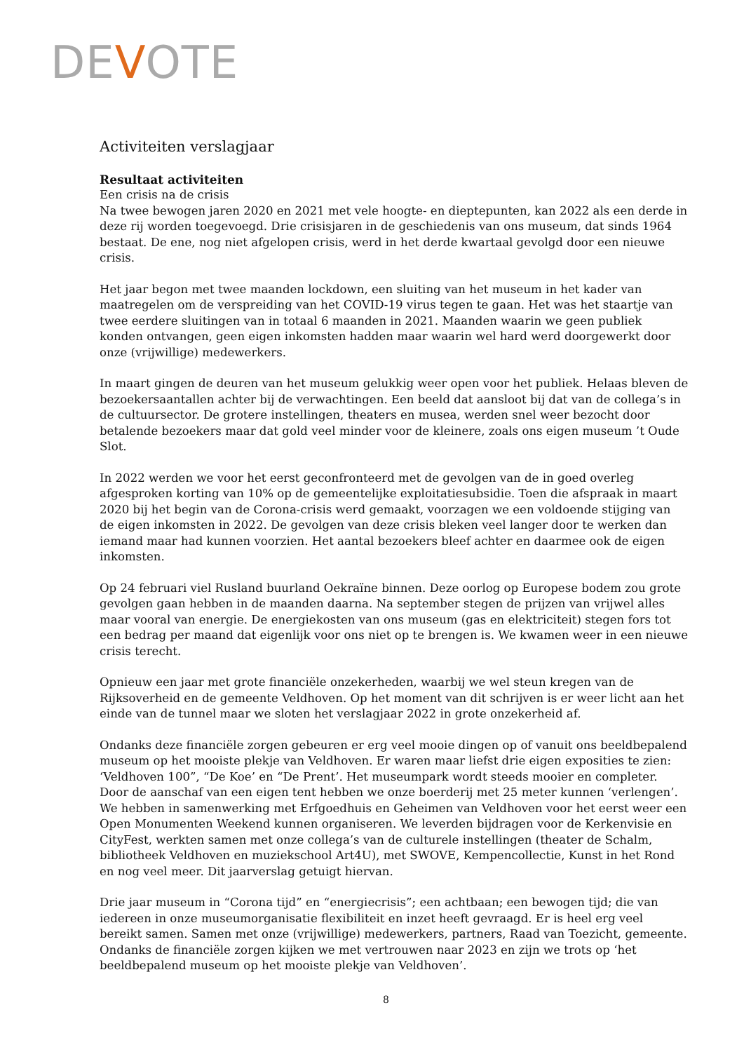DEVOTE
Activiteiten verslagjaar
Resultaat activiteiten
Een crisis na de crisis
Na twee bewogen jaren 2020 en 2021 met vele hoogte- en dieptepunten, kan 2022 als een derde in deze rij worden toegevoegd. Drie crisisjaren in de geschiedenis van ons museum, dat sinds 1964 bestaat. De ene, nog niet afgelopen crisis, werd in het derde kwartaal gevolgd door een nieuwe crisis.
Het jaar begon met twee maanden lockdown, een sluiting van het museum in het kader van maatregelen om de verspreiding van het COVID-19 virus tegen te gaan. Het was het staartje van twee eerdere sluitingen van in totaal 6 maanden in 2021. Maanden waarin we geen publiek konden ontvangen, geen eigen inkomsten hadden maar waarin wel hard werd doorgewerkt door onze (vrijwillige) medewerkers.
In maart gingen de deuren van het museum gelukkig weer open voor het publiek. Helaas bleven de bezoekersaantallen achter bij de verwachtingen. Een beeld dat aansloot bij dat van de collega’s in de cultuursector. De grotere instellingen, theaters en musea, werden snel weer bezocht door betalende bezoekers maar dat gold veel minder voor de kleinere, zoals ons eigen museum ’t Oude Slot.
In 2022 werden we voor het eerst geconfronteerd met de gevolgen van de in goed overleg afgesproken korting van 10% op de gemeentelijke exploitatiesubsidie. Toen die afspraak in maart 2020 bij het begin van de Corona-crisis werd gemaakt, voorzagen we een voldoende stijging van de eigen inkomsten in 2022. De gevolgen van deze crisis bleken veel langer door te werken dan iemand maar had kunnen voorzien. Het aantal bezoekers bleef achter en daarmee ook de eigen inkomsten.
Op 24 februari viel Rusland buurland Oekraïne binnen. Deze oorlog op Europese bodem zou grote gevolgen gaan hebben in de maanden daarna. Na september stegen de prijzen van vrijwel alles maar vooral van energie. De energiekosten van ons museum (gas en elektriciteit) stegen fors tot een bedrag per maand dat eigenlijk voor ons niet op te brengen is. We kwamen weer in een nieuwe crisis terecht.
Opnieuw een jaar met grote financiële onzekerheden, waarbij we wel steun kregen van de Rijksoverheid en de gemeente Veldhoven. Op het moment van dit schrijven is er weer licht aan het einde van de tunnel maar we sloten het verslagjaar 2022 in grote onzekerheid af.
Ondanks deze financiële zorgen gebeuren er erg veel mooie dingen op of vanuit ons beeldbepalend museum op het mooiste plekje van Veldhoven. Er waren maar liefst drie eigen exposities te zien: ‘Veldhoven 100”, “De Koe’ en “De Prent’. Het museumpark wordt steeds mooier en completer. Door de aanschaf van een eigen tent hebben we onze boerderij met 25 meter kunnen ‘verlengen’. We hebben in samenwerking met Erfgoedhuis en Geheimen van Veldhoven voor het eerst weer een Open Monumenten Weekend kunnen organiseren. We leverden bijdragen voor de Kerkenvisie en CityFest, werkten samen met onze collega’s van de culturele instellingen (theater de Schalm, bibliotheek Veldhoven en muziekschool Art4U), met SWOVE, Kempencollectie, Kunst in het Rond en nog veel meer. Dit jaarverslag getuigt hiervan.
Drie jaar museum in “Corona tijd” en “energiecrisis”; een achtbaan; een bewogen tijd; die van iedereen in onze museumorganisatie flexibiliteit en inzet heeft gevraagd. Er is heel erg veel bereikt samen. Samen met onze (vrijwillige) medewerkers, partners, Raad van Toezicht, gemeente. Ondanks de financiële zorgen kijken we met vertrouwen naar 2023 en zijn we trots op ‘het beeldbepalend museum op het mooiste plekje van Veldhoven’.
8